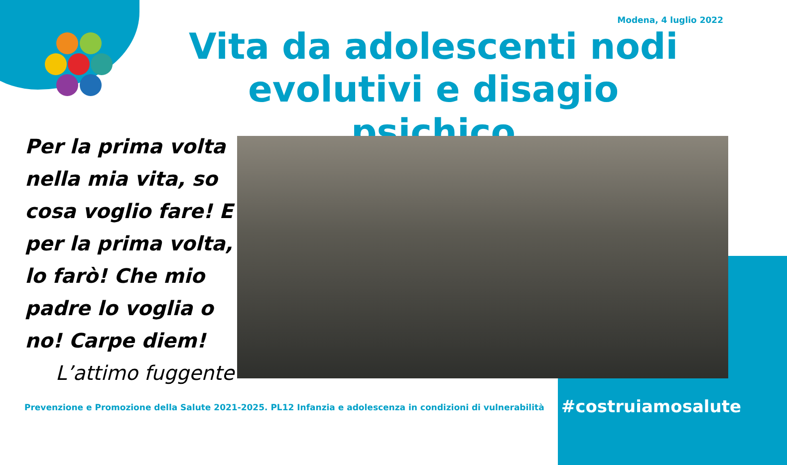Modena, 4 luglio 2022
Vita da adolescenti nodi evolutivi e disagio psichico
Per la prima volta nella mia vita, so cosa voglio fare! E per la prima volta, lo farò! Che mio padre lo voglia o no! Carpe diem!
L’attimo fuggente
Prevenzione e Promozione della Salute 2021-2025. PL12 Infanzia e adolescenza in condizioni di vulnerabilità
#costruiamosalute